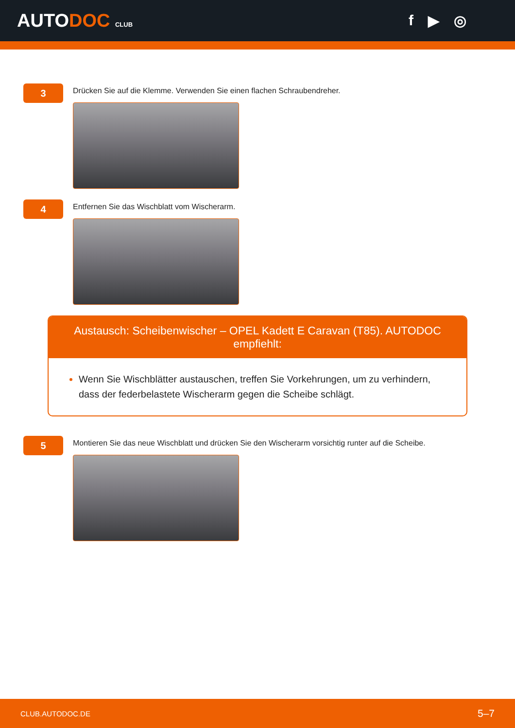AUTODOC CLUB
f ▶ ◎
3
Drücken Sie auf die Klemme. Verwenden Sie einen flachen Schraubendreher.
4
Entfernen Sie das Wischblatt vom Wischerarm.
Austausch: Scheibenwischer – OPEL Kadett E Caravan (T85). AUTODOC empfiehlt:
Wenn Sie Wischblätter austauschen, treffen Sie Vorkehrungen, um zu verhindern, dass der federbelastete Wischerarm gegen die Scheibe schlägt.
5
Montieren Sie das neue Wischblatt und drücken Sie den Wischerarm vorsichtig runter auf die Scheibe.
CLUB.AUTODOC.DE 5–7